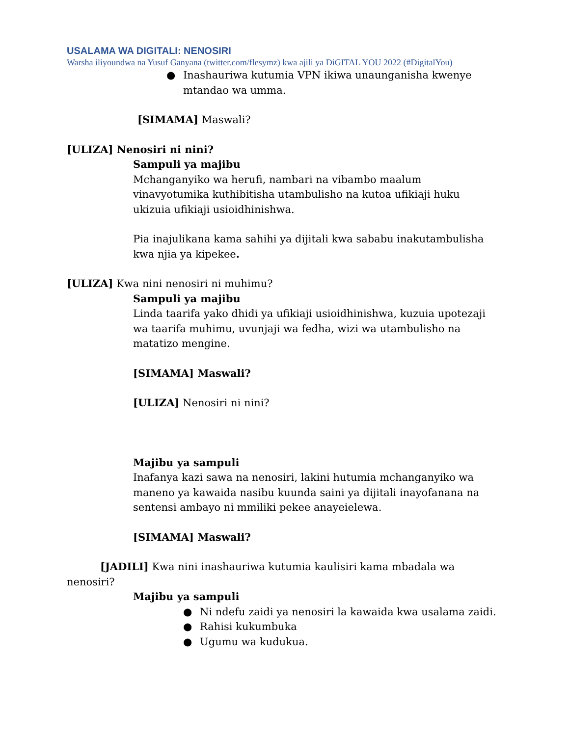USALAMA WA DIGITALI: NENOSIRI
Warsha iliyoundwa na Yusuf Ganyana (twitter.com/flesymz) kwa ajili ya DiGITAL YOU 2022 (#DigitalYou)
● Inashauriwa kutumia VPN ikiwa unaunganisha kwenye mtandao wa umma.
[SIMAMA] Maswali?
[ULIZA] Nenosiri ni nini?
Sampuli ya majibu
Mchanganyiko wa herufi, nambari na vibambo maalum vinavyotumika kuthibitisha utambulisho na kutoa ufikiaji huku ukizuia ufikiaji usioidhinishwa.
Pia inajulikana kama sahihi ya dijitali kwa sababu inakutambulisha kwa njia ya kipekee.
[ULIZA] Kwa nini nenosiri ni muhimu?
Sampuli ya majibu
Linda taarifa yako dhidi ya ufikiaji usioidhinishwa, kuzuia upotezaji wa taarifa muhimu, uvunjaji wa fedha, wizi wa utambulisho na matatizo mengine.
[SIMAMA] Maswali?
[ULIZA] Nenosiri ni nini?
Majibu ya sampuli
Inafanya kazi sawa na nenosiri, lakini hutumia mchanganyiko wa maneno ya kawaida nasibu kuunda saini ya dijitali inayofanana na sentensi ambayo ni mmiliki pekee anayeielewa.
[SIMAMA] Maswali?
[JADILI] Kwa nini inashauriwa kutumia kaulisiri kama mbadala wa nenosiri?
Majibu ya sampuli
● Ni ndefu zaidi ya nenosiri la kawaida kwa usalama zaidi.
● Rahisi kukumbuka
● Ugumu wa kudukua.